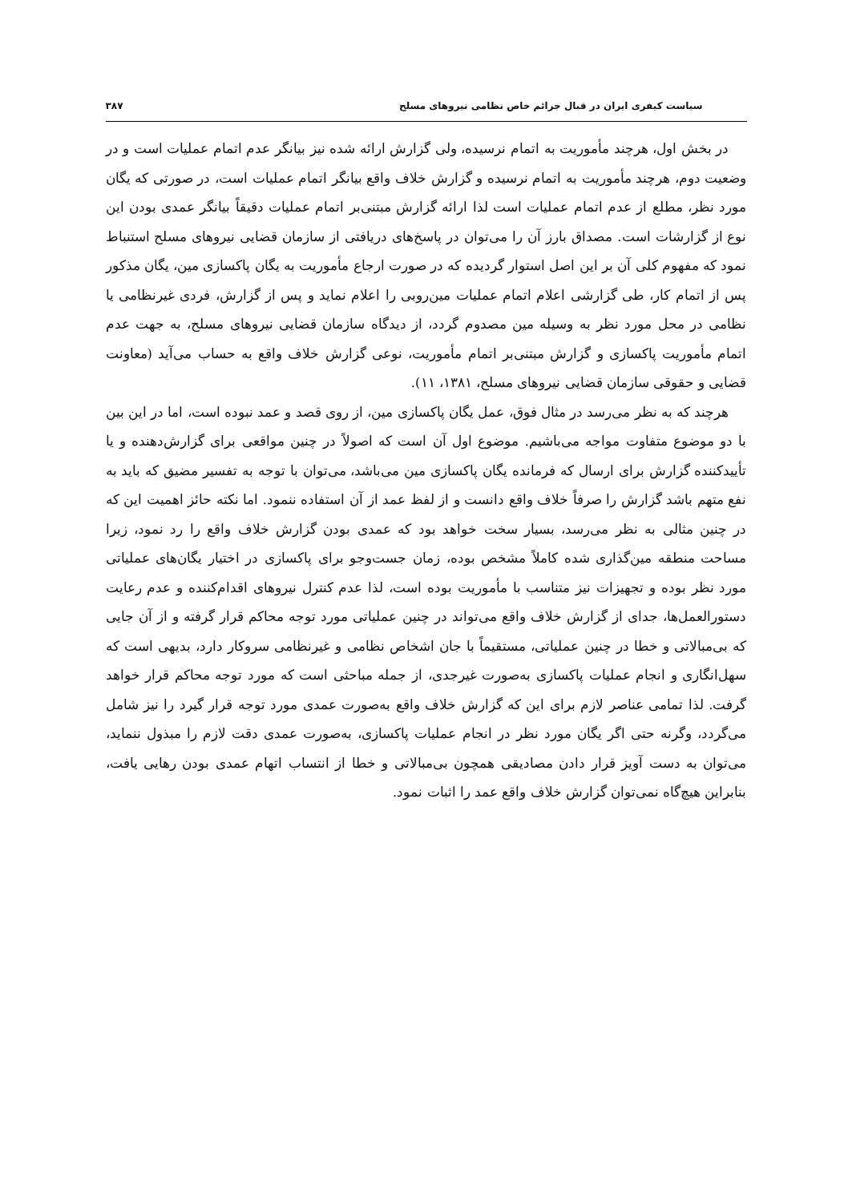سیاست کیفری ایران در قبال جرائم خاص نظامی نیروهای مسلح ۳۸۷
در بخش اول، هرچند مأموریت به اتمام نرسیده، ولی گزارش ارائه شده نیز بیانگر عدم اتمام عملیات است و در وضعیت دوم، هرچند مأموریت به اتمام نرسیده و گزارش خلاف واقع بیانگر اتمام عملیات است، در صورتی که یگان مورد نظر، مطلع از عدم اتمام عملیات است لذا ارائه گزارش مبتنی‌بر اتمام عملیات دقیقاً بیانگر عمدی بودن این نوع از گزارشات است. مصداق بارز آن را می‌توان در پاسخ‌های دریافتی از سازمان قضایی نیروهای مسلح استنباط نمود که مفهوم کلی آن بر این اصل استوار گردیده که در صورت ارجاع مأموریت به یگان پاکسازی مین، یگان مذکور پس از اتمام کار، طی گزارشی اعلام اتمام عملیات مین‌روبی را اعلام نماید و پس از گزارش، فردی غیرنظامی یا نظامی در محل مورد نظر به وسیله مین مصدوم گردد، از دیدگاه سازمان قضایی نیروهای مسلح، به جهت عدم اتمام مأموریت پاکسازی و گزارش مبتنی‌بر اتمام مأموریت، نوعی گزارش خلاف واقع به حساب می‌آید (معاونت قضایی و حقوقی سازمان قضایی نیروهای مسلح، ۱۳۸۱، ۱۱).
هرچند که به نظر می‌رسد در مثال فوق، عمل یگان پاکسازی مین، از روی قصد و عمد نبوده است، اما در این بین با دو موضوع متفاوت مواجه می‌باشیم. موضوع اول آن است که اصولاً در چنین مواقعی برای گزارش‌دهنده و یا تأییدکننده گزارش برای ارسال که فرمانده یگان پاکسازی مین می‌باشد، می‌توان با توجه به تفسیر مضیق که باید به نفع متهم باشد گزارش را صرفاً خلاف واقع دانست و از لفظ عمد از آن استفاده ننمود. اما نکته حائز اهمیت این که در چنین مثالی به نظر می‌رسد، بسیار سخت خواهد بود که عمدی بودن گزارش خلاف واقع را رد نمود، زیرا مساحت منطقه مین‌گذاری شده کاملاً مشخص بوده، زمان جست‌وجو برای پاکسازی در اختیار یگان‌های عملیاتی مورد نظر بوده و تجهیزات نیز متناسب با مأموریت بوده است، لذا عدم کنترل نیروهای اقدام‌کننده و عدم رعایت دستورالعمل‌ها، جدای از گزارش خلاف واقع می‌تواند در چنین عملیاتی مورد توجه محاکم قرار گرفته و از آن جایی که بی‌مبالاتی و خطا در چنین عملیاتی، مستقیماً با جان اشخاص نظامی و غیرنظامی سروکار دارد، بدیهی است که سهل‌انگاری و انجام عملیات پاکسازی به‌صورت غیرجدی، از جمله مباحثی است که مورد توجه محاکم قرار خواهد گرفت. لذا تمامی عناصر لازم برای این که گزارش خلاف واقع به‌صورت عمدی مورد توجه قرار گیرد را نیز شامل می‌گردد، وگرنه حتی اگر یگان مورد نظر در انجام عملیات پاکسازی، به‌صورت عمدی دقت لازم را مبذول ننماید، می‌توان به دست آویز قرار دادن مصادیقی همچون بی‌مبالاتی و خطا از انتساب اتهام عمدی بودن رهایی یافت، بنابراین هیچ‌گاه نمی‌توان گزارش خلاف واقع عمد را اثبات نمود.